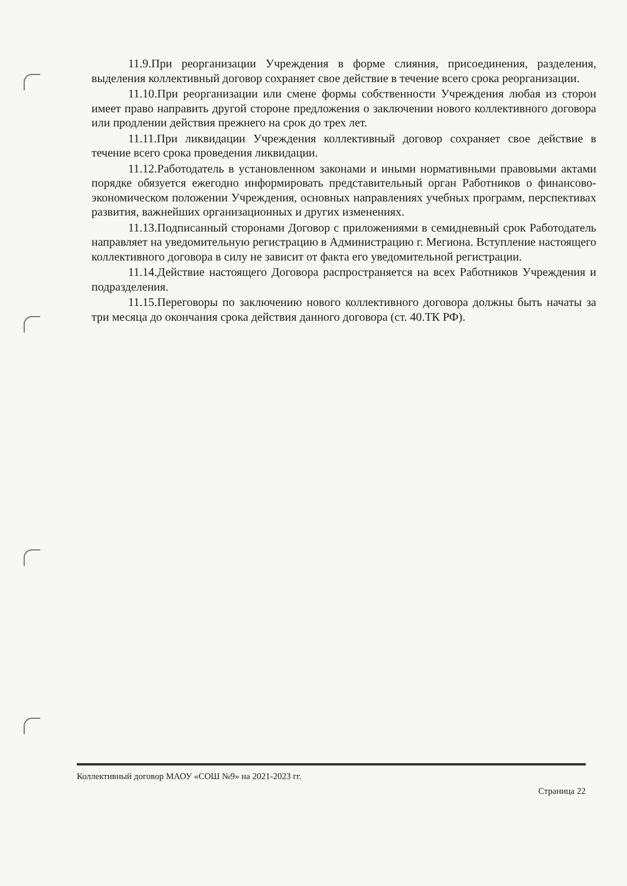11.9.При реорганизации Учреждения в форме слияния, присоединения, разделения, выделения коллективный договор сохраняет свое действие в течение всего срока реорганизации.
11.10.При реорганизации или смене формы собственности Учреждения любая из сторон имеет право направить другой стороне предложения о заключении нового коллективного договора или продлении действия прежнего на срок до трех лет.
11.11.При ликвидации Учреждения коллективный договор сохраняет свое действие в течение всего срока проведения ликвидации.
11.12.Работодатель в установленном законами и иными нормативными правовыми актами порядке обязуется ежегодно информировать представительный орган Работников о финансово-экономическом положении Учреждения, основных направлениях учебных программ, перспективах развития, важнейших организационных и других изменениях.
11.13.Подписанный сторонами Договор с приложениями в семидневный срок Работодатель направляет на уведомительную регистрацию в Администрацию г. Мегиона. Вступление настоящего коллективного договора в силу не зависит от факта его уведомительной регистрации.
11.14.Действие настоящего Договора распространяется на всех Работников Учреждения и подразделения.
11.15.Переговоры по заключению нового коллективного договора должны быть начаты за три месяца до окончания срока действия данного договора (ст. 40.ТК РФ).
Коллективный договор МАОУ «СОШ №9» на 2021-2023 гг.
Страница 22